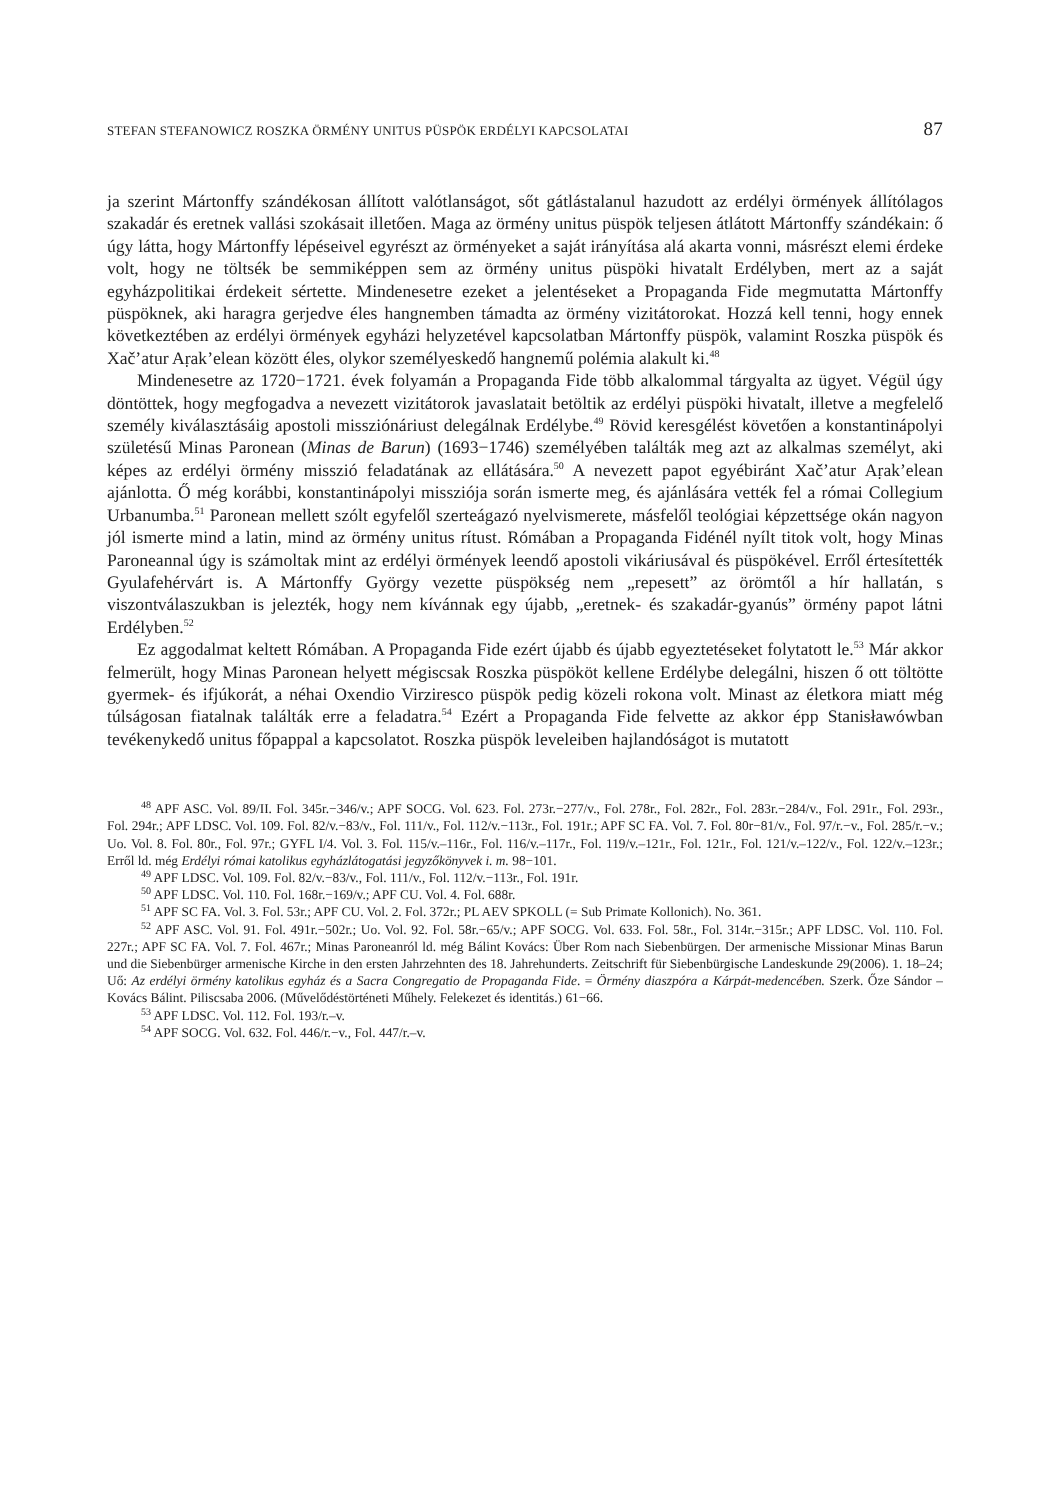STEFAN STEFANOWICZ ROSZKA ÖRMÉNY UNITUS PÜSPÖK ERDÉLYI KAPCSOLATAI 87
ja szerint Mártonffy szándékosan állított valótlanságot, sőt gátlástalanul hazudott az erdélyi örmények állítólagos szakadár és eretnek vallási szokásait illetően. Maga az örmény unitus püspök teljesen átlátott Mártonffy szándékain: ő úgy látta, hogy Mártonffy lépéseivel egyrészt az örményeket a saját irányítása alá akarta vonni, másrészt elemi érdeke volt, hogy ne töltsék be semmiképpen sem az örmény unitus püspöki hivatalt Erdélyben, mert az a saját egyházpolitikai érdekeit sértette. Mindenesetre ezeket a jelentéseket a Propaganda Fide megmutatta Mártonffy püspöknek, aki haragra gerjedve éles hangnemben támadta az örmény vizitátorokat. Hozzá kell tenni, hogy ennek következtében az erdélyi örmények egyházi helyzetével kapcsolatban Mártonffy püspök, valamint Roszka püspök és Xačʼatur Aṛakʼelean között éles, olykor személyeskedő hangnemű polémia alakult ki.<sup>48</sup>
Mindenesetre az 1720−1721. évek folyamán a Propaganda Fide több alkalommal tárgyalta az ügyet. Végül úgy döntöttek, hogy megfogadva a nevezett vizitátorok javaslatait betöltik az erdélyi püspöki hivatalt, illetve a megfelelő személy kiválasztásáig apostoli missziónáriust delegálnak Erdélybe.<sup>49</sup> Rövid keresgélést követően a konstantinápolyi születésű Minas Paronean (Minas de Barun) (1693−1746) személyében találták meg azt az alkalmas személyt, aki képes az erdélyi örmény misszió feladatának az ellátására.<sup>50</sup> A nevezett papot egyébiránt Xačʼatur Aṛakʼelean ajánlotta. Ő még korábbi, konstantinápolyi missziója során ismerte meg, és ajánlására vették fel a római Collegium Urbanumba.<sup>51</sup> Paronean mellett szólt egyfelől szerteágazó nyelvismerete, másfelől teológiai képzettsége okán nagyon jól ismerte mind a latin, mind az örmény unitus rítust. Rómában a Propaganda Fidénél nyílt titok volt, hogy Minas Paroneannal úgy is számoltak mint az erdélyi örmények leendő apostoli vikáriusával és püspökével. Erről értesítették Gyulafehérvárt is. A Mártonffy György vezette püspökség nem „repesett” az örömtől a hír hallatán, s viszontválaszukban is jelezték, hogy nem kívánnak egy újabb, „eretnek- és szakadár-gyanús” örmény papot látni Erdélyben.<sup>52</sup>
Ez aggodalmat keltett Rómában. A Propaganda Fide ezért újabb és újabb egyeztetéseket folytatott le.<sup>53</sup> Már akkor felmerült, hogy Minas Paronean helyett mégiscsak Roszka püspököt kellene Erdélybe delegálni, hiszen ő ott töltötte gyermek- és ifjúkorát, a néhai Oxendio Virziresco püspök pedig közeli rokona volt. Minast az életkora miatt még túlságosan fiatalnak találták erre a feladatra.<sup>54</sup> Ezért a Propaganda Fide felvette az akkor épp Stanisławówban tevékenykedő unitus főpappal a kapcsolatot. Roszka püspök leveleiben hajlandóságot is mutatott
<sup>48</sup> APF ASC. Vol. 89/II. Fol. 345r.−346/v.; APF SOCG. Vol. 623. Fol. 273r.−277/v., Fol. 278r., Fol. 282r., Fol. 283r.−284/v., Fol. 291r., Fol. 293r., Fol. 294r.; APF LDSC. Vol. 109. Fol. 82/v.−83/v., Fol. 111/v., Fol. 112/v.−113r., Fol. 191r.; APF SC FA. Vol. 7. Fol. 80r−81/v., Fol. 97/r.−v., Fol. 285/r.−v.; Uo. Vol. 8. Fol. 80r., Fol. 97r.; GYFL I/4. Vol. 3. Fol. 115/v.–116r., Fol. 116/v.–117r., Fol. 119/v.–121r., Fol. 121r., Fol. 121/v.–122/v., Fol. 122/v.–123r.; Erről ld. még Erdélyi római katolikus egyházlátogatási jegyzőkönyvek i. m. 98−101.
<sup>49</sup> APF LDSC. Vol. 109. Fol. 82/v.−83/v., Fol. 111/v., Fol. 112/v.−113r., Fol. 191r.
<sup>50</sup> APF LDSC. Vol. 110. Fol. 168r.−169/v.; APF CU. Vol. 4. Fol. 688r.
<sup>51</sup> APF SC FA. Vol. 3. Fol. 53r.; APF CU. Vol. 2. Fol. 372r.; PL AEV SPKOLL (= Sub Primate Kollonich). No. 361.
<sup>52</sup> APF ASC. Vol. 91. Fol. 491r.−502r.; Uo. Vol. 92. Fol. 58r.−65/v.; APF SOCG. Vol. 633. Fol. 58r., Fol. 314r.−315r.; APF LDSC. Vol. 110. Fol. 227r.; APF SC FA. Vol. 7. Fol. 467r.; Minas Paroneanról ld. még Bálint Kovács: Über Rom nach Siebenbürgen. Der armenische Missionar Minas Barun und die Siebenbürger armenische Kirche in den ersten Jahrzehnten des 18. Jahrehunderts. Zeitschrift für Siebenbürgische Landeskunde 29(2006). 1. 18–24; Uő: Az erdélyi örmény katolikus egyház és a Sacra Congregatio de Propaganda Fide. = Örmény diaszpóra a Kárpát-medencében. Szerk. Őze Sándor – Kovács Bálint. Piliscsaba 2006. (Művelődéstörténeti Műhely. Felekezet és identitás.) 61−66.
<sup>53</sup> APF LDSC. Vol. 112. Fol. 193/r.–v.
<sup>54</sup> APF SOCG. Vol. 632. Fol. 446/r.−v., Fol. 447/r.–v.